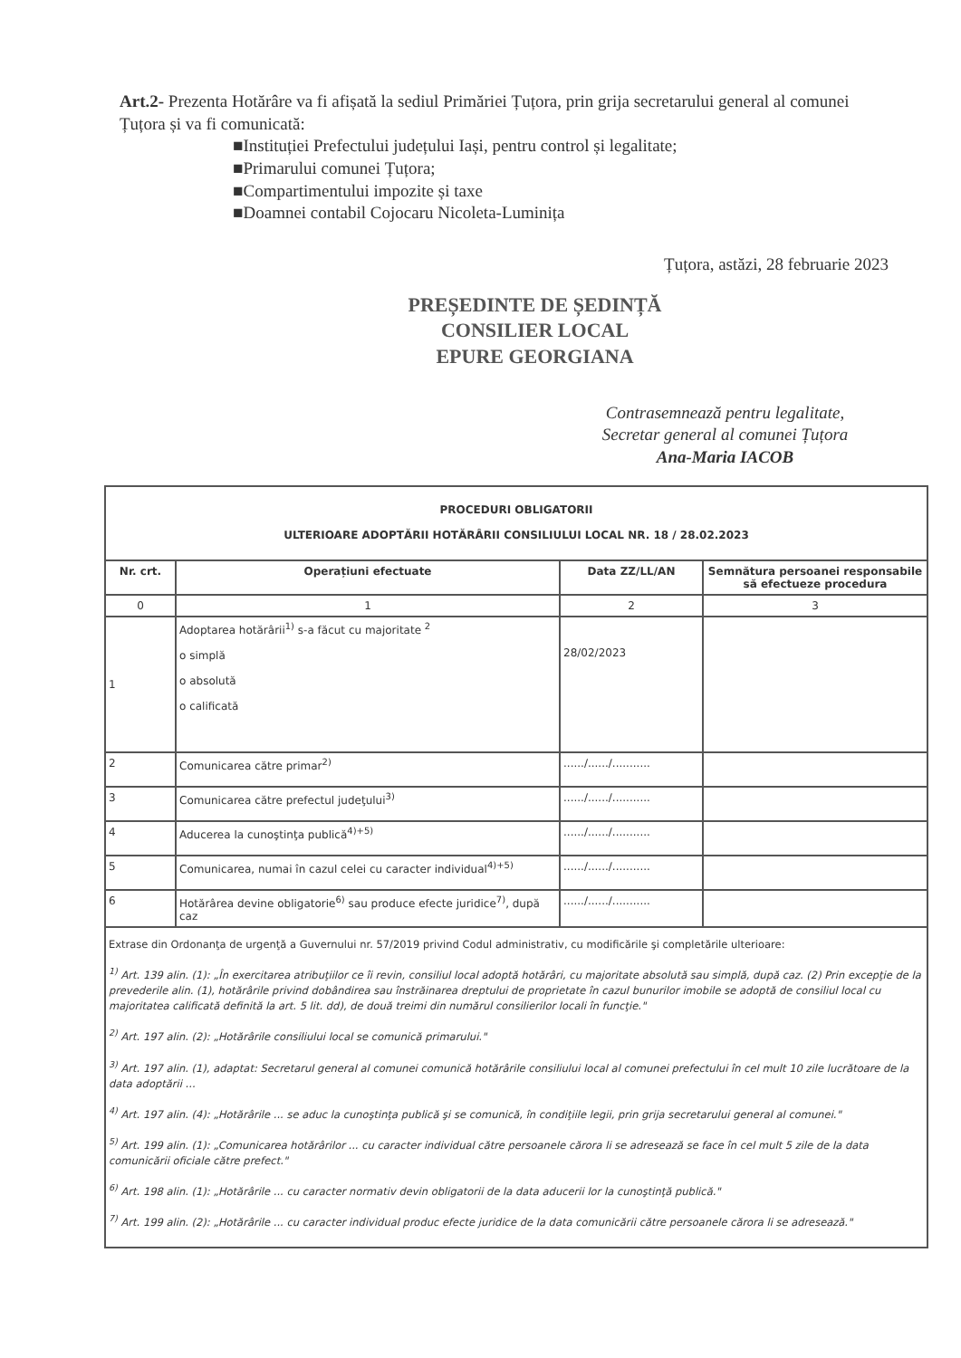Art.2- Prezenta Hotărâre va fi afișată la sediul Primăriei Țuțora, prin grija secretarului general al comunei Țuțora și va fi comunicată:
■Instituției Prefectului județului Iași, pentru control și legalitate;
■Primarului comunei Țuțora;
■Compartimentului impozite și taxe
■Doamnei contabil Cojocaru Nicoleta-Luminița
Țuțora, astăzi, 28 februarie 2023
PREȘEDINTE DE ȘEDINȚĂ
CONSILIER LOCAL
EPURE GEORGIANA
Contrasemnează pentru legalitate,
Secretar general al comunei Țuțora
Ana-Maria IACOB
| PROCEDURI OBLIGATORII ULTERIOARE ADOPTĂRII HOTĂRÂRII CONSILIULUI LOCAL NR. 18 / 28.02.2023 | | | |
| --- | --- | --- | --- |
| Nr. crt. | Operațiuni efectuate | Data ZZ/LL/AN | Semnătura persoanei responsabile să efectueze procedura |
| 0 | 1 | 2 | 3 |
| 1 | Adoptarea hotărârii<sup>1)</sup> s-a făcut cu majoritate <sup>2</sup> o simplă o absolută o calificată | 28/02/2023 | |
| 2 | Comunicarea către primar<sup>2)</sup> | ....../....../........... | |
| 3 | Comunicarea către prefectul judeţului<sup>3)</sup> | ....../....../........... | |
| 4 | Aducerea la cunoştinţa publică<sup>4)+5)</sup> | ....../....../........... | |
| 5 | Comunicarea, numai în cazul celei cu caracter individual<sup>4)+5)</sup> | ....../....../........... | |
| 6 | Hotărârea devine obligatorie<sup>6)</sup> sau produce efecte juridice<sup>7)</sup>, după caz | ....../....../........... | |
| Extrase din Ordonanţa de urgenţă a Guvernului nr. 57/2019 privind Codul administrativ, cu modificările şi completările ulterioare: <sup>1)</sup> Art. 139 alin. (1): „În exercitarea atribuţiilor ce îi revin, consiliul local adoptă hotărâri, cu majoritate absolută sau simplă, după caz. (2) Prin excepţie de la prevederile alin. (1), hotărârile privind dobândirea sau înstrăinarea dreptului de proprietate în cazul bunurilor imobile se adoptă de consiliul local cu majoritatea calificată definită la art. 5 lit. dd), de două treimi din numărul consilierilor locali în funcţie." <sup>2)</sup> Art. 197 alin. (2): „Hotărârile consiliului local se comunică primarului." <sup>3)</sup> Art. 197 alin. (1), adaptat: Secretarul general al comunei comunică hotărârile consiliului local al comunei prefectului în cel mult 10 zile lucrătoare de la data adoptării ... <sup>4)</sup> Art. 197 alin. (4): „Hotărârile ... se aduc la cunoştinţa publică şi se comunică, în condiţiile legii, prin grija secretarului general al comunei." <sup>5)</sup> Art. 199 alin. (1): „Comunicarea hotărârilor ... cu caracter individual către persoanele cărora li se adresează se face în cel mult 5 zile de la data comunicării oficiale către prefect." <sup>6)</sup> Art. 198 alin. (1): „Hotărârile ... cu caracter normativ devin obligatorii de la data aducerii lor la cunoştinţă publică." <sup>7)</sup> Art. 199 alin. (2): „Hotărârile ... cu caracter individual produc efecte juridice de la data comunicării către persoanele cărora li se adresează." | | | |